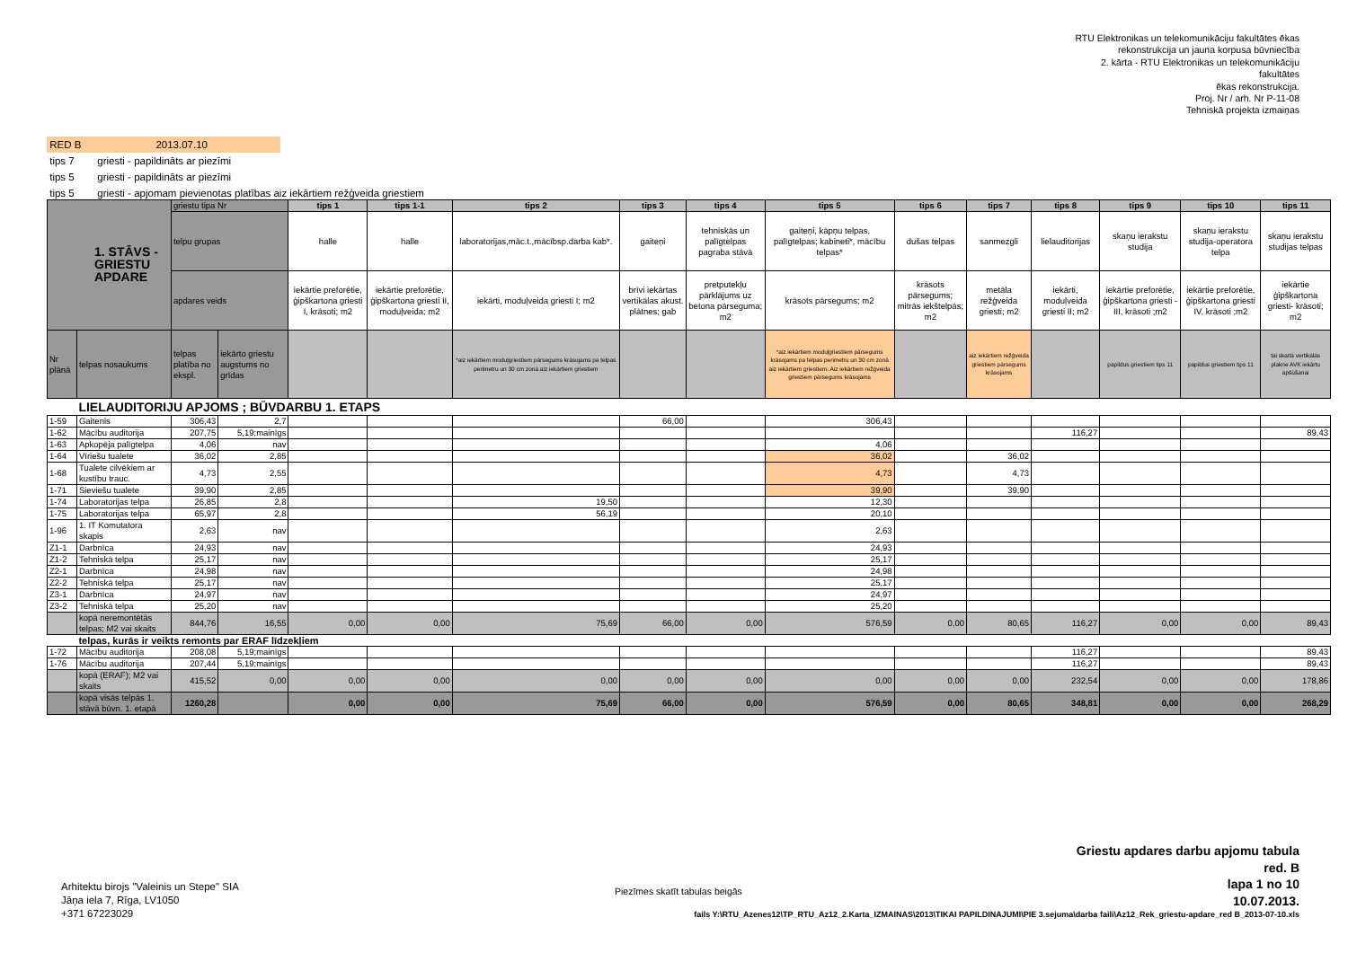RTU Elektronikas un telekomunikāciju fakultātes ēkas
rekonstrukcija un jauna korpusa būvniecība
2. kārta - RTU Elektronikas un telekomunikāciju
fakultātes
ēkas rekonstrukcija.
Proj. Nr / arh. Nr P-11-08
Tehniskā projekta izmaiņas
RED B 2013.07.10
tips 7 griesti - papildināts ar piezīmi
tips 5 griesti - papildināts ar piezīmi
tips 5 griesti - apjomam pievienotas platības aiz iekārtiem režģveida griestiem
| 1. STĀVS - GRIESTU APDARE | | griestu tipa Nr | | tips 1 | tips 1-1 | tips 2 | tips 3 | tips 4 | tips 5 | tips 6 | tips 7 | tips 8 | tips 9 | tips 10 | tips 11 |
| | | telpu grupas | | halle | halle | laboratorijas,māc.t.,mācībsp.darba kab*. | gaiteņi | tehniskās un palīgtelpas pagraba stāvā | gaiteņi, kāpņu telpas, palīgtelpas; kabineti*, mācību telpas* | dušas telpas | sanmezgli | lielauditorijas | skaņu ierakstu studija | skaņu ierakstu studija-operatora telpa | skaņu ierakstu studijas telpas |
| | | apdares veids | | iekārtie preforētie, ģipškartona griesti I, krāsoti; m2 | iekārtie preforētie, ģipškartona griesti II, moduļveida; m2 | iekārti, moduļveida griesti I; m2 | brīvi iekārtas vertikālas akust. plātnes; gab | pretputekļu pārklājums uz betona pārseguma; m2 | krāsots pārsegums; m2 | krāsots pārsegums; mitrās iekštelpās; m2 | metāla režģveida griesti; m2 | iekārti, moduļveida griesti II; m2 | iekārtie preforētie, ģipškartona griesti - III, krāsoti ;m2 | iekārtie preforētie, ģipškartona griesti IV, krāsoti ;m2 | iekārtie ģipškartona griesti- krāsoti; m2 |
| Nr plānā | telpas nosaukums | telpas platība no ekspl. | iekārto griestu augstums no grīdas | | | *aiz iekārtiem moduļgriestiem pārsegums krāsojams pa telpas perimetru un 30 cm zonā aiz iekārtiem griestiem | | | *aiz iekārtiem moduļgriestiem pārsegums krāsojams pa telpas perimetru un 30 cm zonā aiz iekārtiem griestiem. Aiz iekārtiem režģveida griestiem pārsegums krāsojams | | aiz iekārtiem režģveida griestiem pārsegums krāsojams | | papildus griestiem tips 11 | papildus griestiem tips 11 | tai skaitā vertikālās plakne AVK iekārtu apšūšanai |
| | LIELAUDITORIJU APJOMS ; BŪVDARBU 1. ETAPS | | | | | | | | | | | | | | |
| 1-59 | Gaitenis | 306,43 | 2,7 | | | | 66,00 | | 306,43 | | | | | | |
| 1-62 | Mācību auditorija | 207,75 | 5,19;mainīgs | | | | | | | | | 116,27 | | | 89,43 |
| 1-63 | Apkopēja palīgtelpa | 4,06 | nav | | | | | | 4,06 | | | | | | |
| 1-64 | Vīriešu tualete | 36,02 | 2,85 | | | | | | 36,02 | | 36,02 | | | | |
| 1-68 | Tualete cilvēkiem ar kustību trauc. | 4,73 | 2,55 | | | | | | 4,73 | | 4,73 | | | | |
| 1-71 | Sieviešu tualete | 39,90 | 2,85 | | | | | | 39,90 | | 39,90 | | | | |
| 1-74 | Laboratorijas telpa | 26,85 | 2,8 | | | 19,50 | | | 12,30 | | | | | | |
| 1-75 | Laboratorijas telpa | 65,97 | 2,8 | | | 56,19 | | | 20,10 | | | | | | |
| 1-96 | 1. IT Komutatora skapis | 2,63 | nav | | | | | | 2,63 | | | | | | |
| Z1-1 | Darbnīca | 24,93 | nav | | | | | | 24,93 | | | | | | |
| Z1-2 | Tehniskā telpa | 25,17 | nav | | | | | | 25,17 | | | | | | |
| Z2-1 | Darbnīca | 24,98 | nav | | | | | | 24,98 | | | | | | |
| Z2-2 | Tehniskā telpa | 25,17 | nav | | | | | | 25,17 | | | | | | |
| Z3-1 | Darbnīca | 24,97 | nav | | | | | | 24,97 | | | | | | |
| Z3-2 | Tehniskā telpa | 25,20 | nav | | | | | | 25,20 | | | | | | |
| | kopā neremontētās telpas; M2 vai skaits | 844,76 | 16,55 | 0,00 | 0,00 | 75,69 | 66,00 | 0,00 | 576,59 | 0,00 | 80,65 | 116,27 | 0,00 | 0,00 | 89,43 |
| | telpas, kurās ir veikts remonts par ERAF līdzekļiem | | | | | | | | | | | | | | |
| 1-72 | Mācību auditorija | 208,08 | 5,19;mainīgs | | | | | | | | | 116,27 | | | 89,43 |
| 1-76 | Mācību auditorija | 207,44 | 5,19;mainīgs | | | | | | | | | 116,27 | | | 89,43 |
| | kopā (ERAF); M2 vai skaits | 415,52 | 0,00 | 0,00 | 0,00 | 0,00 | 0,00 | 0,00 | 0,00 | 0,00 | 0,00 | 232,54 | 0,00 | 0,00 | 178,86 |
| | kopā visās telpās 1. stāvā būvn. 1. etapā | 1260,28 | | 0,00 | 0,00 | 75,69 | 66,00 | 0,00 | 576,59 | 0,00 | 80,65 | 348,81 | 0,00 | 0,00 | 268,29 |
Griestu apdares darbu apjomu tabula
red. B
lapa 1 no 10
10.07.2013.
Arhitektu birojs "Valeinis un Stepe" SIA
Jāņa iela 7, Rīga, LV1050
+371 67223029
Piezīmes skatīt tabulas beigās
fails Y:\RTU_Azenes12\TP_RTU_Az12_2.Karta_IZMAINAS\2013\TIKAI PAPILDINAJUMI\PIE 3.sejuma\darba faili\Az12_Rek_griestu-apdare_red B_2013-07-10.xls